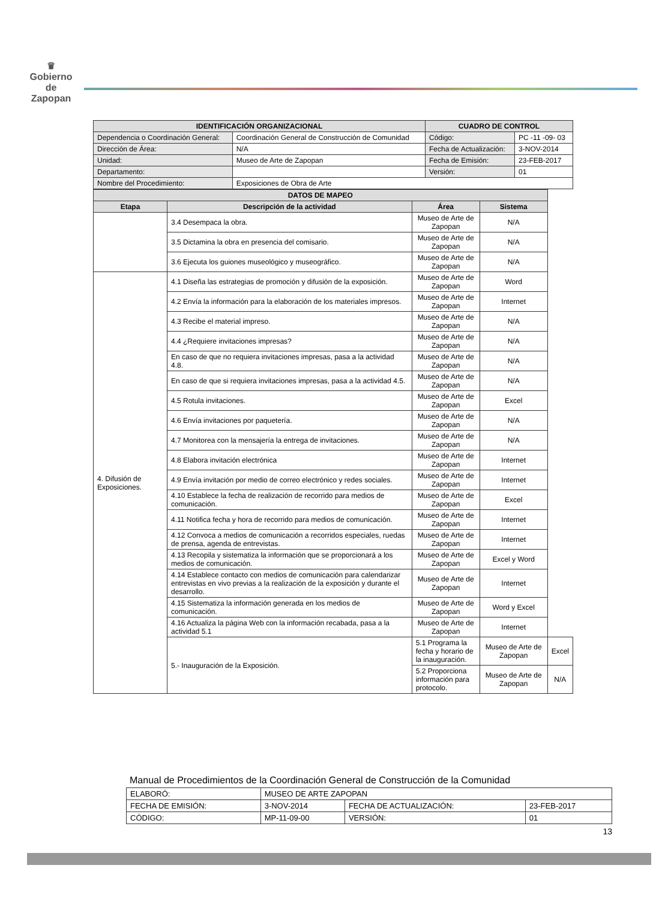♛
Gobierno de
Zapopan
| IDENTIFICACIÓN ORGANIZACIONAL | | CUADRO DE CONTROL | |
| --- | --- | --- | --- |
| Dependencia o Coordinación General: | Coordinación General de Construcción de Comunidad | Código: | PC -11 -09- 03 |
| Dirección de Área: | N/A | Fecha de Actualización: | 3-NOV-2014 |
| Unidad: | Museo de Arte de Zapopan | Fecha de Emisión: | 23-FEB-2017 |
| Departamento: | | Versión: | 01 |
| Nombre del Procedimiento: | Exposiciones de Obra de Arte | | |
| DATOS DE MAPEO | | | | |
| --- | --- | --- | --- | --- |
| Etapa | Descripción de la actividad | Área | Sistema | |
| | 3.4 Desempaca la obra. | Museo de Arte de Zapopan | N/A | |
| | 3.5 Dictamina la obra en presencia del comisario. | Museo de Arte de Zapopan | N/A | |
| | 3.6 Ejecuta los guiones museológico y museográfico. | Museo de Arte de Zapopan | N/A | |
| 4. Difusión de Exposiciones. | 4.1 Diseña las estrategias de promoción y difusión de la exposición. | Museo de Arte de Zapopan | Word | |
| | 4.2 Envía la información para la elaboración de los materiales impresos. | Museo de Arte de Zapopan | Internet | |
| | 4.3 Recibe el material impreso. | Museo de Arte de Zapopan | N/A | |
| | 4.4 ¿Requiere invitaciones impresas? | Museo de Arte de Zapopan | N/A | |
| | En caso de que no requiera invitaciones impresas, pasa a la actividad 4.8. | Museo de Arte de Zapopan | N/A | |
| | En caso de que si requiera invitaciones impresas, pasa a la actividad 4.5. | Museo de Arte de Zapopan | N/A | |
| | 4.5 Rotula invitaciones. | Museo de Arte de Zapopan | Excel | |
| | 4.6 Envía invitaciones por paquetería. | Museo de Arte de Zapopan | N/A | |
| | 4.7 Monitorea con la mensajería la entrega de invitaciones. | Museo de Arte de Zapopan | N/A | |
| | 4.8 Elabora invitación electrónica | Museo de Arte de Zapopan | Internet | |
| | 4.9 Envía invitación por medio de correo electrónico y redes sociales. | Museo de Arte de Zapopan | Internet | |
| | 4.10 Establece la fecha de realización de recorrido para medios de comunicación. | Museo de Arte de Zapopan | Excel | |
| | 4.11 Notifica fecha y hora de recorrido para medios de comunicación. | Museo de Arte de Zapopan | Internet | |
| | 4.12 Convoca a medios de comunicación a recorridos especiales, ruedas de prensa, agenda de entrevistas. | Museo de Arte de Zapopan | Internet | |
| | 4.13 Recopila y sistematiza la información que se proporcionará a los medios de comunicación. | Museo de Arte de Zapopan | Excel y Word | |
| | 4.14 Establece contacto con medios de comunicación para calendarizar entrevistas en vivo previas a la realización de la exposición y durante el desarrollo. | Museo de Arte de Zapopan | Internet | |
| | 4.15 Sistematiza la información generada en los medios de comunicación. | Museo de Arte de Zapopan | Word y Excel | |
| | 4.16 Actualiza la página Web con la información recabada, pasa a la actividad 5.1 | Museo de Arte de Zapopan | Internet | |
| | 5.- Inauguración de la Exposición. | 5.1 Programa la fecha y horario de la inauguración. | Museo de Arte de Zapopan | Excel |
| | | 5.2 Proporciona información para protocolo. | Museo de Arte de Zapopan | N/A |
Manual de Procedimientos de la Coordinación General de Construcción de la Comunidad
| ELABORÓ: | MUSEO DE ARTE ZAPOPAN | | |
| FECHA DE EMISIÓN: | 3-NOV-2014 | FECHA DE ACTUALIZACIÓN: | 23-FEB-2017 |
| CÓDIGO: | MP-11-09-00 | VERSIÓN: | 01 |
13